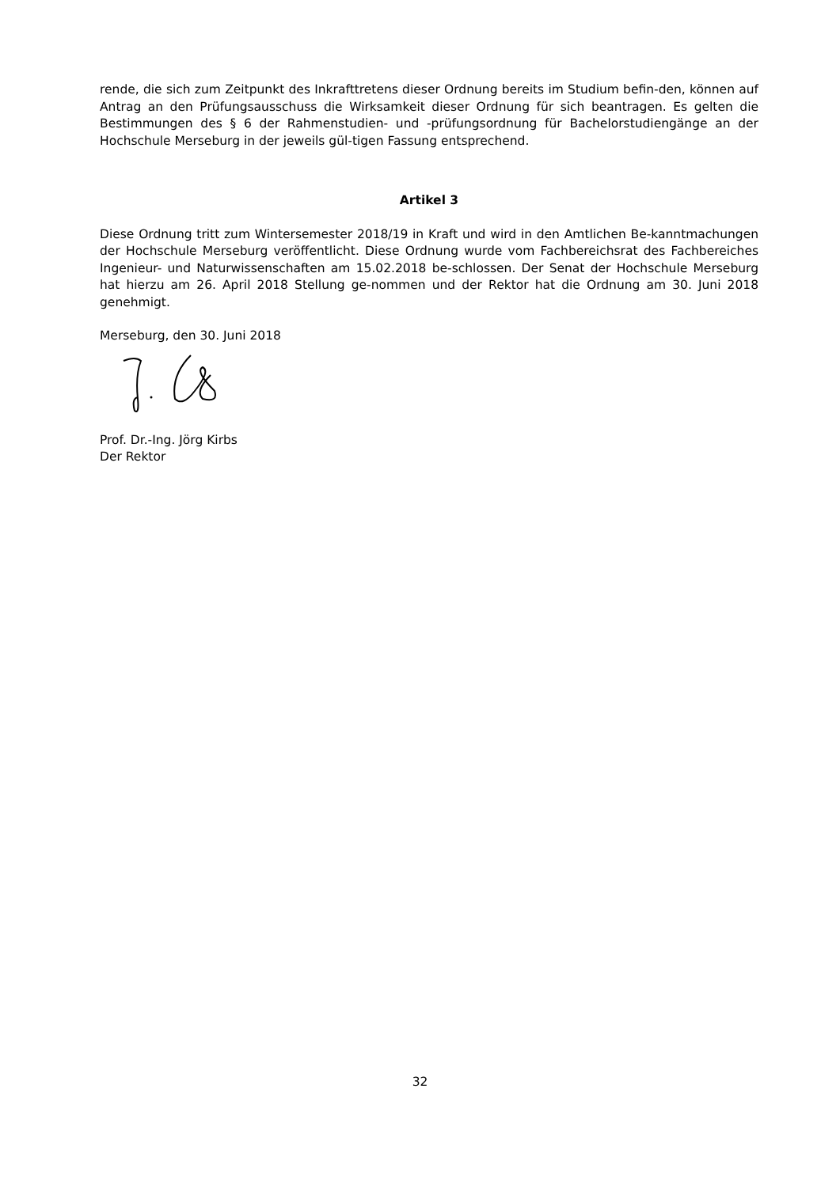rende, die sich zum Zeitpunkt des Inkrafttretens dieser Ordnung bereits im Studium befin-den, können auf Antrag an den Prüfungsausschuss die Wirksamkeit dieser Ordnung für sich beantragen. Es gelten die Bestimmungen des § 6 der Rahmenstudien- und -prüfungsordnung für Bachelorstudiengänge an der Hochschule Merseburg in der jeweils gül-tigen Fassung entsprechend.
Artikel 3
Diese Ordnung tritt zum Wintersemester 2018/19 in Kraft und wird in den Amtlichen Be-kanntmachungen der Hochschule Merseburg veröffentlicht. Diese Ordnung wurde vom Fachbereichsrat des Fachbereiches Ingenieur- und Naturwissenschaften am 15.02.2018 be-schlossen. Der Senat der Hochschule Merseburg hat hierzu am 26. April 2018 Stellung ge-nommen und der Rektor hat die Ordnung am 30. Juni 2018 genehmigt.
Merseburg, den 30. Juni 2018
Prof. Dr.-Ing. Jörg Kirbs
Der Rektor
32